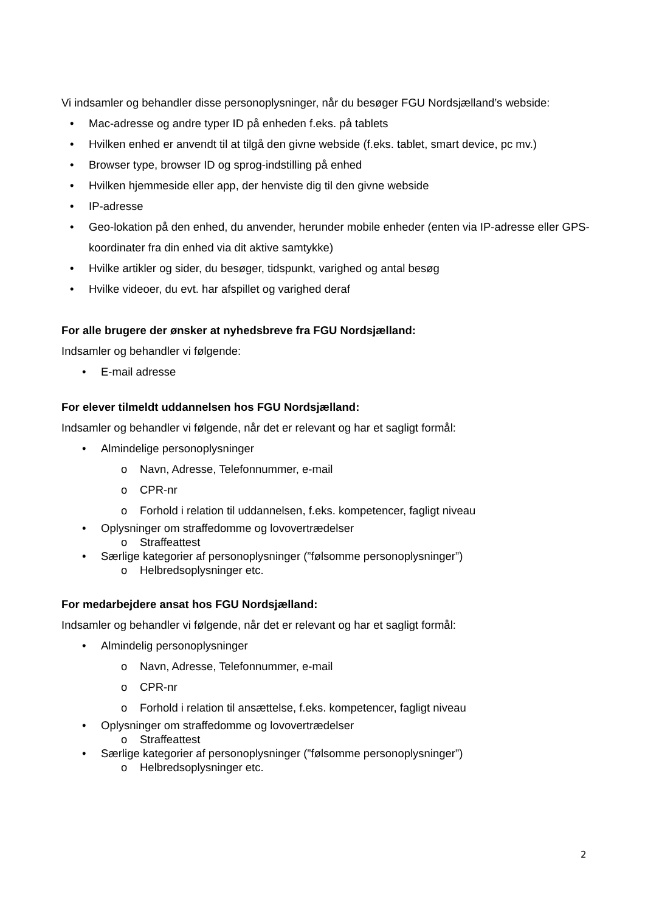Vi indsamler og behandler disse personoplysninger, når du besøger FGU Nordsjælland’s webside:
• Mac-adresse og andre typer ID på enheden f.eks. på tablets
• Hvilken enhed er anvendt til at tilgå den givne webside (f.eks. tablet, smart device, pc mv.)
• Browser type, browser ID og sprog-indstilling på enhed
• Hvilken hjemmeside eller app, der henviste dig til den givne webside
• IP-adresse
• Geo-lokation på den enhed, du anvender, herunder mobile enheder (enten via IP-adresse eller GPS-koordinater fra din enhed via dit aktive samtykke)
• Hvilke artikler og sider, du besøger, tidspunkt, varighed og antal besøg
• Hvilke videoer, du evt. har afspillet og varighed deraf
For alle brugere der ønsker at nyhedsbreve fra FGU Nordsjælland:
Indsamler og behandler vi følgende:
• E-mail adresse
For elever tilmeldt uddannelsen hos FGU Nordsjælland:
Indsamler og behandler vi følgende, når det er relevant og har et sagligt formål:
• Almindelige personoplysninger
o Navn, Adresse, Telefonnummer, e-mail
o CPR-nr
o Forhold i relation til uddannelsen, f.eks. kompetencer, fagligt niveau
• Oplysninger om straffedomme og lovovertrædelser
o Straffeattest
• Særlige kategorier af personoplysninger (”følsomme personoplysninger”)
o Helbredsoplysninger etc.
For medarbejdere ansat hos FGU Nordsjælland:
Indsamler og behandler vi følgende, når det er relevant og har et sagligt formål:
• Almindelig personoplysninger
o Navn, Adresse, Telefonnummer, e-mail
o CPR-nr
o Forhold i relation til ansættelse, f.eks. kompetencer, fagligt niveau
• Oplysninger om straffedomme og lovovertrædelser
o Straffeattest
• Særlige kategorier af personoplysninger (”følsomme personoplysninger”)
o Helbredsoplysninger etc.
2